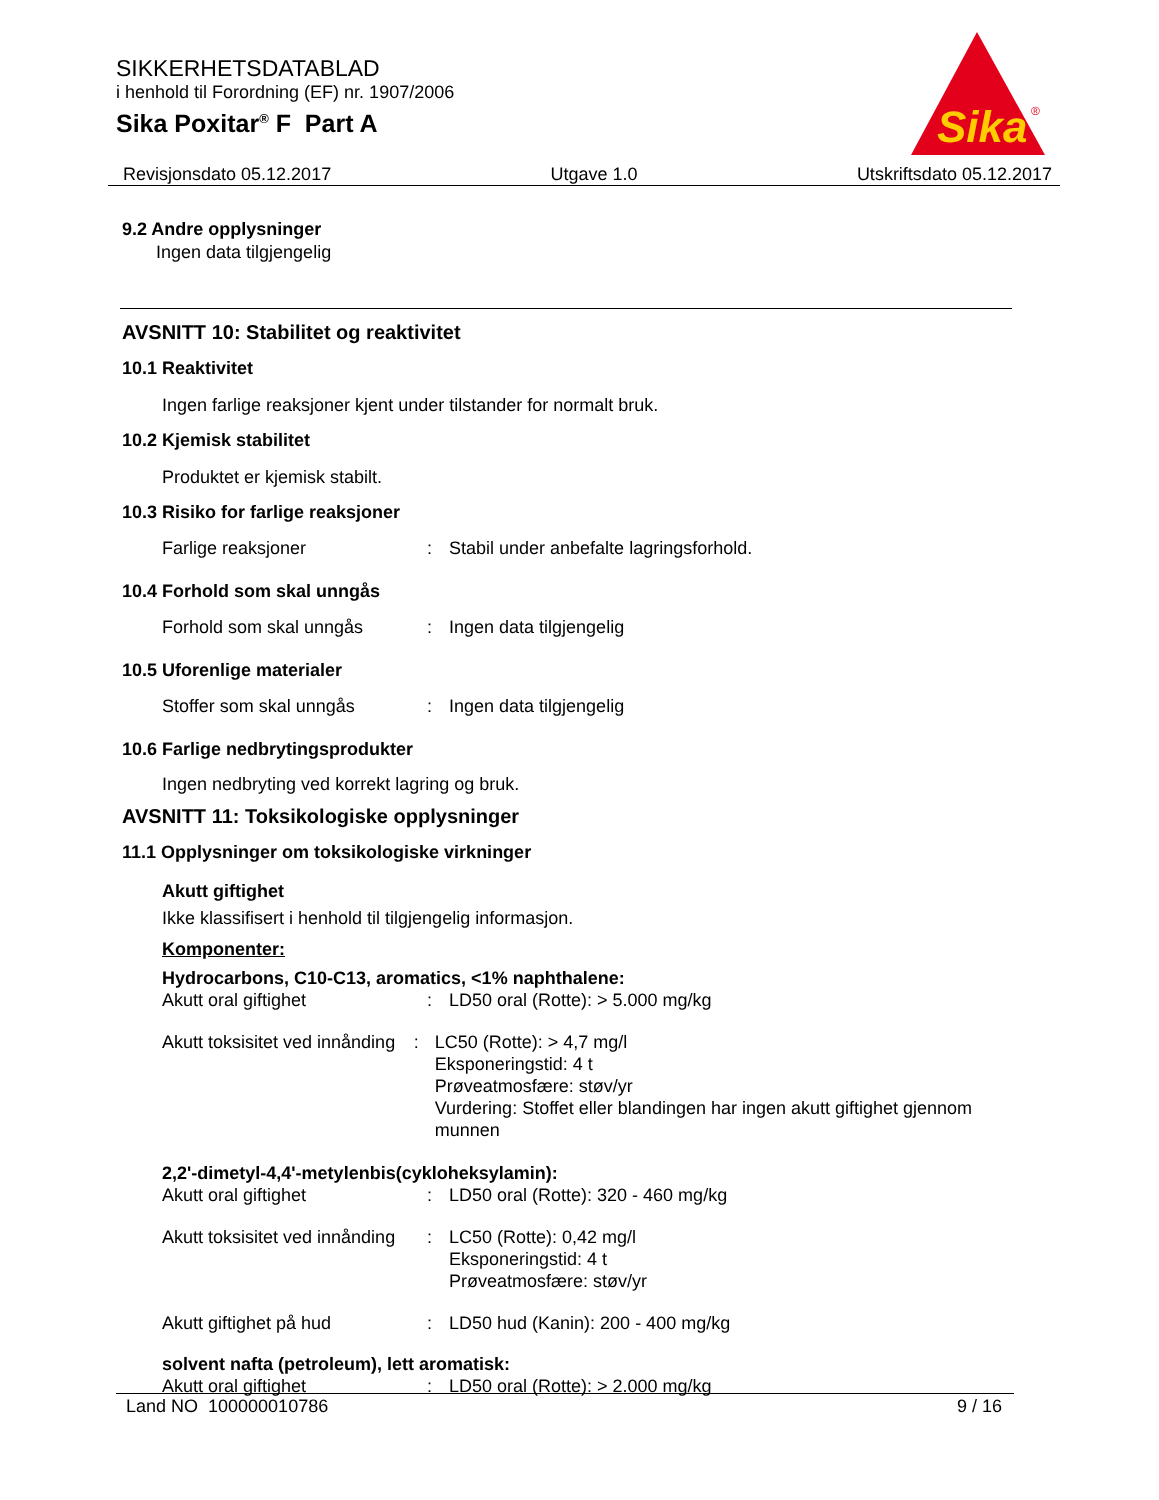SIKKERHETSDATABLAD
i henhold til Forordning (EF) nr. 1907/2006
Sika Poxitar<sup>®</sup> F Part A
Sika
®
Revisjonsdato 05.12.2017 Utgave 1.0 Utskriftsdato 05.12.2017
9.2 Andre opplysninger
Ingen data tilgjengelig
AVSNITT 10: Stabilitet og reaktivitet
10.1 Reaktivitet
Ingen farlige reaksjoner kjent under tilstander for normalt bruk.
10.2 Kjemisk stabilitet
Produktet er kjemisk stabilt.
10.3 Risiko for farlige reaksjoner
Farlige reaksjoner: Stabil under anbefalte lagringsforhold.
10.4 Forhold som skal unngås
Forhold som skal unngås: Ingen data tilgjengelig
10.5 Uforenlige materialer
Stoffer som skal unngås: Ingen data tilgjengelig
10.6 Farlige nedbrytingsprodukter
Ingen nedbryting ved korrekt lagring og bruk.
AVSNITT 11: Toksikologiske opplysninger
11.1 Opplysninger om toksikologiske virkninger
Akutt giftighet
Ikke klassifisert i henhold til tilgjengelig informasjon.
Komponenter:
Hydrocarbons, C10-C13, aromatics, <1% naphthalene:
Akutt oral giftighet: LD50 oral (Rotte): > 5.000 mg/kg
Akutt toksisitet ved innånding: LC50 (Rotte): > 4,7 mg/l
Eksponeringstid: 4 t
Prøveatmosfære: støv/yr
Vurdering: Stoffet eller blandingen har ingen akutt giftighet gjennom munnen
2,2'-dimetyl-4,4'-metylenbis(cykloheksylamin):
Akutt oral giftighet: LD50 oral (Rotte): 320 - 460 mg/kg
Akutt toksisitet ved innånding: LC50 (Rotte): 0,42 mg/l
Eksponeringstid: 4 t
Prøveatmosfære: støv/yr
Akutt giftighet på hud: LD50 hud (Kanin): 200 - 400 mg/kg
solvent nafta (petroleum), lett aromatisk:
Akutt oral giftighet: LD50 oral (Rotte): > 2.000 mg/kg
Land NO 100000010786 9 / 16